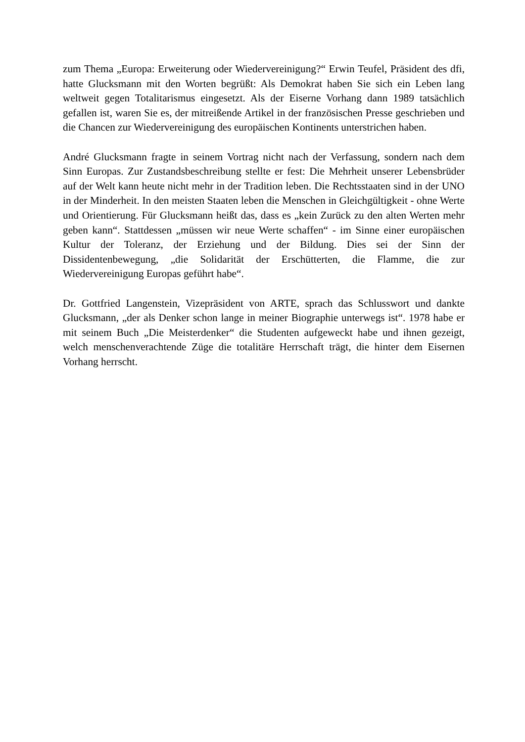zum Thema „Europa: Erweiterung oder Wiedervereinigung?“ Erwin Teufel, Präsident des dfi, hatte Glucksmann mit den Worten begrüßt: Als Demokrat haben Sie sich ein Leben lang weltweit gegen Totalitarismus eingesetzt. Als der Eiserne Vorhang dann 1989 tatsächlich gefallen ist, waren Sie es, der mitreißende Artikel in der französischen Presse geschrieben und die Chancen zur Wiedervereinigung des europäischen Kontinents unterstrichen haben.
André Glucksmann fragte in seinem Vortrag nicht nach der Verfassung, sondern nach dem Sinn Europas. Zur Zustandsbeschreibung stellte er fest: Die Mehrheit unserer Lebensbrüder auf der Welt kann heute nicht mehr in der Tradition leben. Die Rechtsstaaten sind in der UNO in der Minderheit. In den meisten Staaten leben die Menschen in Gleichgültigkeit - ohne Werte und Orientierung. Für Glucksmann heißt das, dass es „kein Zurück zu den alten Werten mehr geben kann“. Stattdessen „müssen wir neue Werte schaffen“ - im Sinne einer europäischen Kultur der Toleranz, der Erziehung und der Bildung. Dies sei der Sinn der Dissidentenbewegung, „die Solidarität der Erschütterten, die Flamme, die zur Wiedervereinigung Europas geführt habe“.
Dr. Gottfried Langenstein, Vizepräsident von ARTE, sprach das Schlusswort und dankte Glucksmann, „der als Denker schon lange in meiner Biographie unterwegs ist“. 1978 habe er mit seinem Buch „Die Meisterdenker“ die Studenten aufgeweckt habe und ihnen gezeigt, welch menschenverachtende Züge die totalitäre Herrschaft trägt, die hinter dem Eisernen Vorhang herrscht.